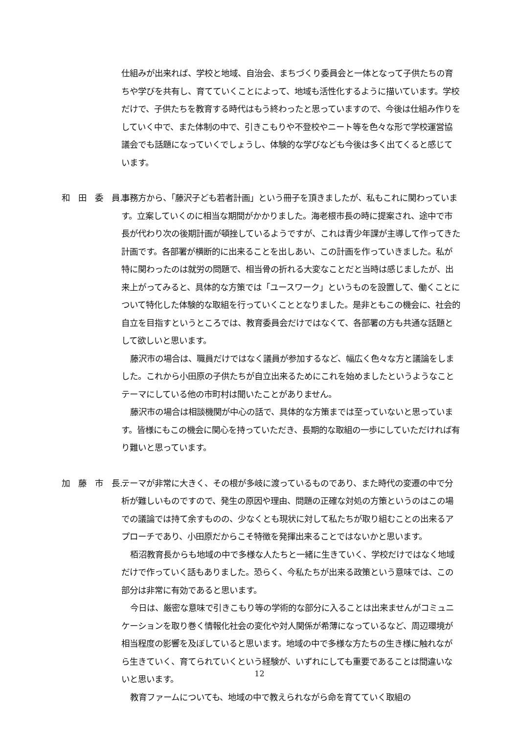仕組みが出来れば、学校と地域、自治会、まちづくり委員会と一体となって子供たちの育ちや学びを共有し、育てていくことによって、地域も活性化するように描いています。学校だけで、子供たちを教育する時代はもう終わったと思っていますので、今後は仕組み作りをしていく中で、また体制の中で、引きこもりや不登校やニート等を色々な形で学校運営協議会でも話題になっていくでしょうし、体験的な学びなども今後は多く出てくると感じています。
和　田　委　員… 事務方から、「藤沢子ども若者計画」という冊子を頂きましたが、私もこれに関わっています。立案していくのに相当な期間がかかりました。海老根市長の時に提案され、途中で市長が代わり次の後期計画が頓挫しているようですが、これは青少年課が主導して作ってきた計画です。各部署が横断的に出来ることを出しあい、この計画を作っていきました。私が特に関わったのは就労の問題で、相当骨の折れる大変なことだと当時は感じましたが、出来上がってみると、具体的な方策では「ユースワーク」というものを設置して、働くことについて特化した体験的な取組を行っていくこととなりました。是非ともこの機会に、社会的自立を目指すというところでは、教育委員会だけではなくて、各部署の方も共通な話題として欲しいと思います。
藤沢市の場合は、職員だけではなく議員が参加するなど、幅広く色々な方と議論をしました。これから小田原の子供たちが自立出来るためにこれを始めましたというようなことテーマにしている他の市町村は聞いたことがありません。
藤沢市の場合は相談機関が中心の話で、具体的な方策までは至っていないと思っています。皆様にもこの機会に関心を持っていただき、長期的な取組の一歩にしていただければ有り難いと思っています。
加　藤　市　長… テーマが非常に大きく、その根が多岐に渡っているものであり、また時代の変遷の中で分析が難しいものですので、発生の原因や理由、問題の正確な対処の方策というのはこの場での議論では持て余すものの、少なくとも現状に対して私たちが取り組むことの出来るアプローチであり、小田原だからこそ特徴を発揮出来ることではないかと思います。
栢沼教育長からも地域の中で多様な人たちと一緒に生きていく、学校だけではなく地域だけで作っていく話もありました。恐らく、今私たちが出来る政策という意味では、この部分は非常に有効であると思います。
今日は、厳密な意味で引きこもり等の学術的な部分に入ることは出来ませんがコミュニケーションを取り巻く情報化社会の変化や対人関係が希薄になっているなど、周辺環境が相当程度の影響を及ぼしていると思います。地域の中で多様な方たちの生き様に触れながら生きていく、育てられていくという経験が、いずれにしても重要であることは間違いないと思います。
教育ファームについても、地域の中で教えられながら命を育てていく取組の
12